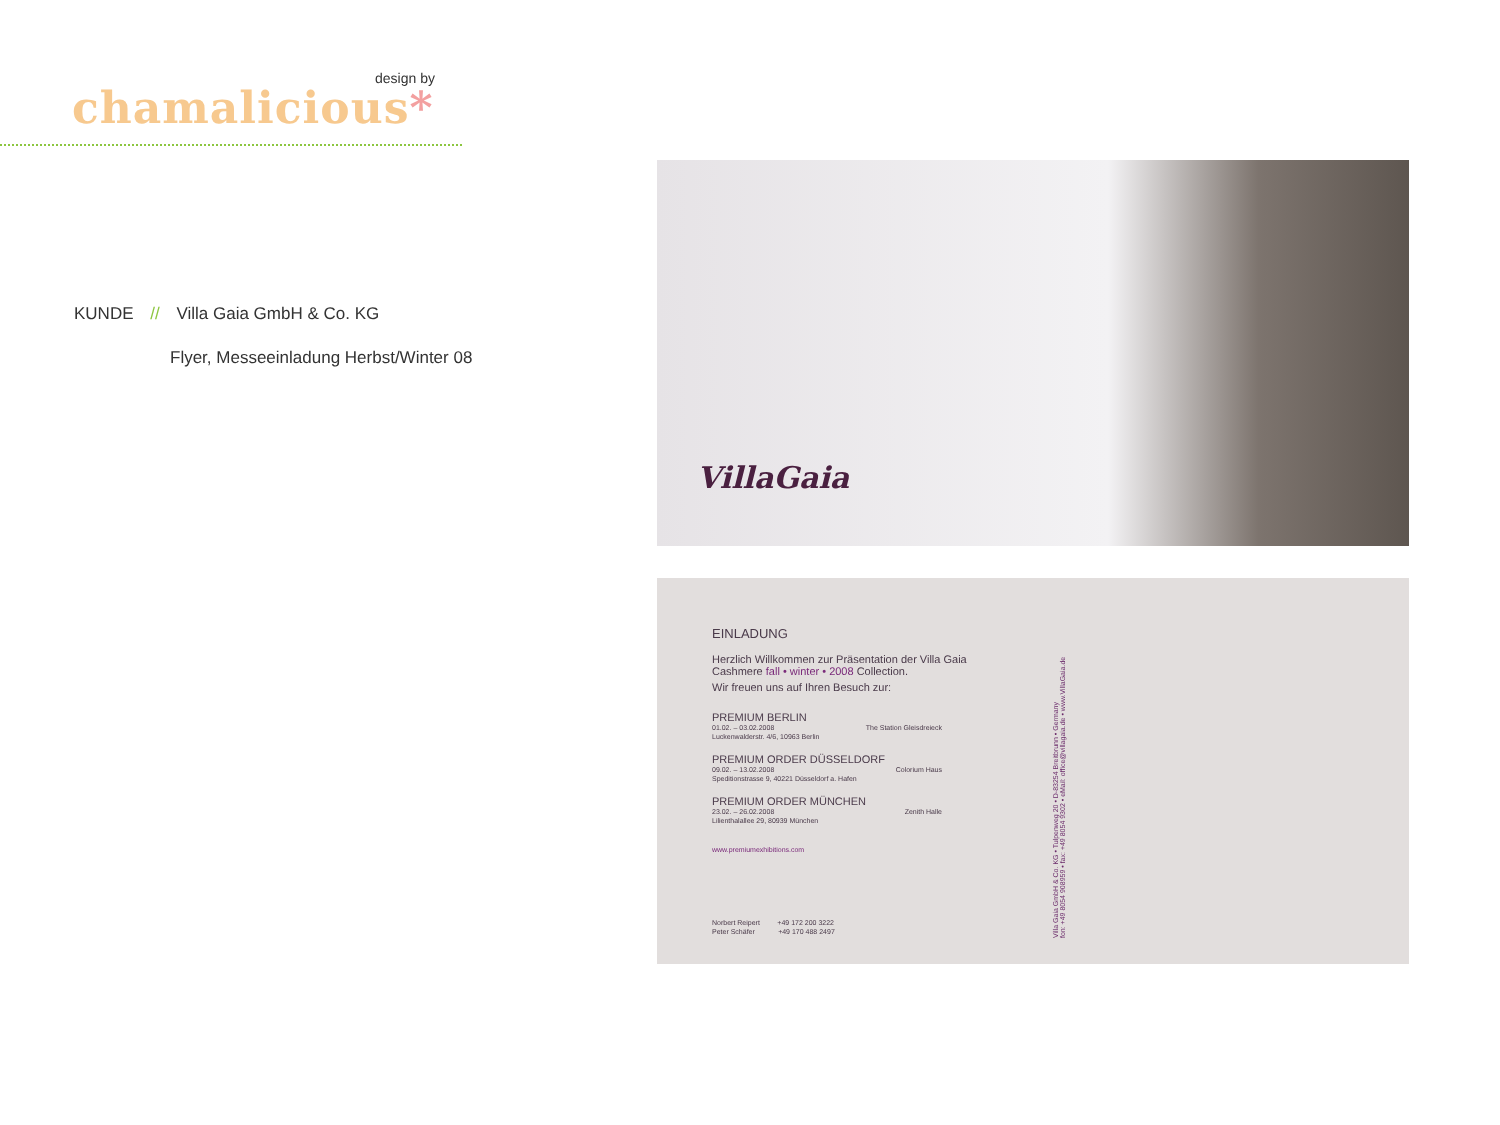design by
chamalicious*
KUNDE // Villa Gaia GmbH & Co. KG
Flyer, Messeeinladung Herbst/Winter 08
VillaGaia
EINLADUNG
Herzlich Willkommen zur Präsentation der Villa Gaia
Cashmere fall • winter • 2008 Collection.
Wir freuen uns auf Ihren Besuch zur:
PREMIUM BERLIN
01.02. – 03.02.2008 The Station Gleisdreieck
Luckenwalderstr. 4/6, 10963 Berlin
PREMIUM ORDER DÜSSELDORF
09.02. – 13.02.2008 Colorium Haus
Speditionstrasse 9, 40221 Düsseldorf a. Hafen
PREMIUM ORDER MÜNCHEN
23.02. – 26.02.2008 Zenith Halle
Lilienthalallee 29, 80939 München
www.premiumexhibitions.com
Norbert Reipert +49 172 200 3222
Peter Schäfer +49 170 488 2497
Villa Gaia GmbH & Co. KG • Tulpenweg 20 • D-83254 Breitbrunn • Germany
fon: +49 8054 908959 • fax: +49 8054 9302 • eMail: office@villagaia.de • www.VillaGaia.de